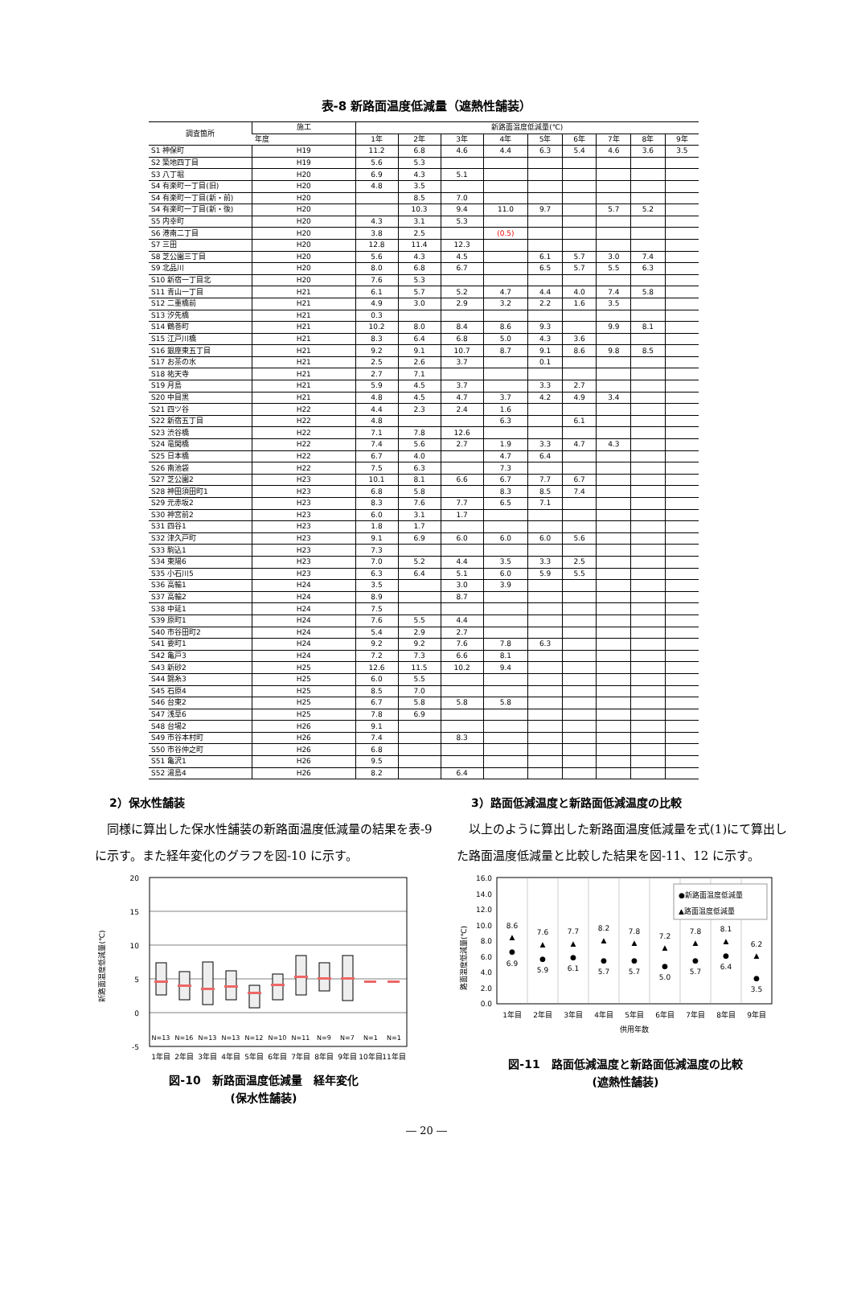表-8 新路面温度低減量（遮熱性舗装）
| 調査箇所 | 施工 | 新路面温度低減量(℃) | | | | | | | | |
| --- | --- | --- | --- | --- | --- | --- | --- | --- | --- | --- |
| | 年度 | 1年 | 2年 | 3年 | 4年 | 5年 | 6年 | 7年 | 8年 | 9年 |
| S1 神保町 | H19 | 11.2 | 6.8 | 4.6 | 4.4 | 6.3 | 5.4 | 4.6 | 3.6 | 3.5 |
| S2 築地四丁目 | H19 | 5.6 | 5.3 | | | | | | | |
| S3 八丁堀 | H20 | 6.9 | 4.3 | 5.1 | | | | | | |
| S4 有楽町一丁目(旧) | H20 | 4.8 | 3.5 | | | | | | | |
| S4 有楽町一丁目(新・前) | H20 | | 8.5 | 7.0 | | | | | | |
| S4 有楽町一丁目(新・後) | H20 | | 10.3 | 9.4 | 11.0 | 9.7 | | 5.7 | 5.2 | |
| S5 内幸町 | H20 | 4.3 | 3.1 | 5.3 | | | | | | |
| S6 港南二丁目 | H20 | 3.8 | 2.5 | | (0.5) | | | | | |
| S7 三田 | H20 | 12.8 | 11.4 | 12.3 | | | | | | |
| S8 芝公園三丁目 | H20 | 5.6 | 4.3 | 4.5 | | 6.1 | 5.7 | 3.0 | 7.4 | |
| S9 北品川 | H20 | 8.0 | 6.8 | 6.7 | | 6.5 | 5.7 | 5.5 | 6.3 | |
| S10 新宿一丁目北 | H20 | 7.6 | 5.3 | | | | | | | |
| S11 青山一丁目 | H21 | 6.1 | 5.7 | 5.2 | 4.7 | 4.4 | 4.0 | 7.4 | 5.8 | |
| S12 二重橋前 | H21 | 4.9 | 3.0 | 2.9 | 3.2 | 2.2 | 1.6 | 3.5 | | |
| S13 汐先橋 | H21 | 0.3 | | | | | | | | |
| S14 鶴巻町 | H21 | 10.2 | 8.0 | 8.4 | 8.6 | 9.3 | | 9.9 | 8.1 | |
| S15 江戸川橋 | H21 | 8.3 | 6.4 | 6.8 | 5.0 | 4.3 | 3.6 | | | |
| S16 銀座東五丁目 | H21 | 9.2 | 9.1 | 10.7 | 8.7 | 9.1 | 8.6 | 9.8 | 8.5 | |
| S17 お茶の水 | H21 | 2.5 | 2.6 | 3.7 | | 0.1 | | | | |
| S18 祐天寺 | H21 | 2.7 | 7.1 | | | | | | | |
| S19 月島 | H21 | 5.9 | 4.5 | 3.7 | | 3.3 | 2.7 | | | |
| S20 中目黒 | H21 | 4.8 | 4.5 | 4.7 | 3.7 | 4.2 | 4.9 | 3.4 | | |
| S21 四ツ谷 | H22 | 4.4 | 2.3 | 2.4 | 1.6 | | | | | |
| S22 新宿五丁目 | H22 | 4.8 | | | 6.3 | | 6.1 | | | |
| S23 渋谷橋 | H22 | 7.1 | 7.8 | 12.6 | | | | | | |
| S24 竜閑橋 | H22 | 7.4 | 5.6 | 2.7 | 1.9 | 3.3 | 4.7 | 4.3 | | |
| S25 日本橋 | H22 | 6.7 | 4.0 | | 4.7 | 6.4 | | | | |
| S26 南池袋 | H22 | 7.5 | 6.3 | | 7.3 | | | | | |
| S27 芝公園2 | H23 | 10.1 | 8.1 | 6.6 | 6.7 | 7.7 | 6.7 | | | |
| S28 神田須田町1 | H23 | 6.8 | 5.8 | | 8.3 | 8.5 | 7.4 | | | |
| S29 元赤坂2 | H23 | 8.3 | 7.6 | 7.7 | 6.5 | 7.1 | | | | |
| S30 神宮前2 | H23 | 6.0 | 3.1 | 1.7 | | | | | | |
| S31 四谷1 | H23 | 1.8 | 1.7 | | | | | | | |
| S32 津久戸町 | H23 | 9.1 | 6.9 | 6.0 | 6.0 | 6.0 | 5.6 | | | |
| S33 駒込1 | H23 | 7.3 | | | | | | | | |
| S34 東陽6 | H23 | 7.0 | 5.2 | 4.4 | 3.5 | 3.3 | 2.5 | | | |
| S35 小石川5 | H23 | 6.3 | 6.4 | 5.1 | 6.0 | 5.9 | 5.5 | | | |
| S36 高輪1 | H24 | 3.5 | | 3.0 | 3.9 | | | | | |
| S37 高輪2 | H24 | 8.9 | | 8.7 | | | | | | |
| S38 中延1 | H24 | 7.5 | | | | | | | | |
| S39 原町1 | H24 | 7.6 | 5.5 | 4.4 | | | | | | |
| S40 市谷田町2 | H24 | 5.4 | 2.9 | 2.7 | | | | | | |
| S41 要町1 | H24 | 9.2 | 9.2 | 7.6 | 7.8 | 6.3 | | | | |
| S42 亀戸3 | H24 | 7.2 | 7.3 | 6.6 | 8.1 | | | | | |
| S43 新砂2 | H25 | 12.6 | 11.5 | 10.2 | 9.4 | | | | | |
| S44 錦糸3 | H25 | 6.0 | 5.5 | | | | | | | |
| S45 石原4 | H25 | 8.5 | 7.0 | | | | | | | |
| S46 台東2 | H25 | 6.7 | 5.8 | 5.8 | 5.8 | | | | | |
| S47 浅草6 | H25 | 7.8 | 6.9 | | | | | | | |
| S48 台場2 | H26 | 9.1 | | | | | | | | |
| S49 市谷本村町 | H26 | 7.4 | | 8.3 | | | | | | |
| S50 市谷仲之町 | H26 | 6.8 | | | | | | | | |
| S51 亀沢1 | H26 | 9.5 | | | | | | | | |
| S52 湯島4 | H26 | 8.2 | | 6.4 | | | | | | |
2）保水性舗装
同様に算出した保水性舗装の新路面温度低減量の結果を表-9 に示す。また経年変化のグラフを図-10 に示す。
新路面温度低減量(℃)
20
15
10
5
0
-5
N=13
N=16
N=13
N=13
N=12
N=10
N=11
N=9
N=7
N=1
N=1
1年目
2年目
3年目
4年目
5年目
6年目
7年目
8年目
9年目
10年目
11年目
図-10　新路面温度低減量　経年変化
(保水性舗装)
3）路面低減温度と新路面低減温度の比較
以上のように算出した新路面温度低減量を式(1)にて算出した路面温度低減量と比較した結果を図-11、12 に示す。
路面温度低減量(℃)
16.0
14.0
12.0
10.0
8.0
6.0
4.0
2.0
0.0
●新路面温度低減量
▲路面温度低減量
▲
●
▲
●
▲
●
▲
●
▲
●
▲
●
▲
●
▲
●
▲
●
8.6
6.9
7.6
5.9
7.7
6.1
8.2
5.7
7.8
5.7
7.2
5.0
7.8
5.7
8.1
6.4
6.2
3.5
1年目
2年目
3年目
4年目
5年目
6年目
7年目
8年目
9年目
供用年数
図-11　路面低減温度と新路面低減温度の比較
(遮熱性舗装)
― 20 ―